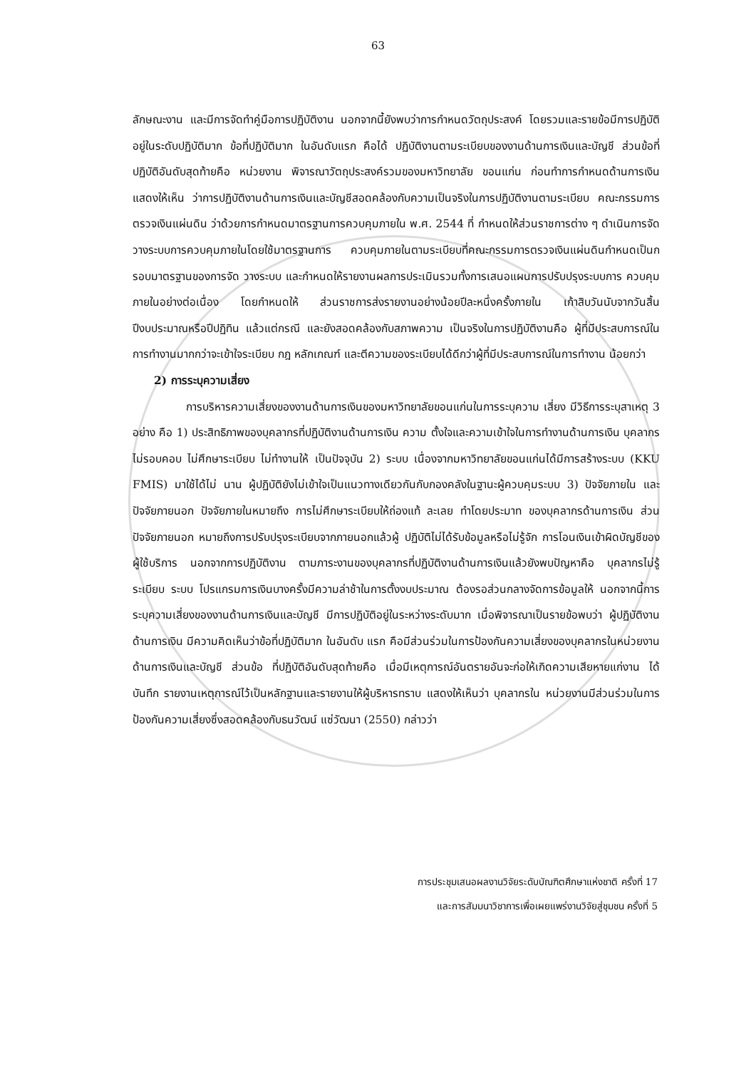63
ลักษณะงาน และมีการจัดทำคู่มือการปฏิบัติงาน นอกจากนี้ยังพบว่าการกำหนดวัตถุประสงค์ โดยรวมและรายข้อมีการปฏิบัติอยู่ในระดับปฏิบัติมาก ข้อที่ปฏิบัติมาก ในอันดับแรก คือได้ ปฏิบัติงานตามระเบียบของงานด้านการเงินและบัญชี ส่วนข้อที่ปฏิบัติอันดับสุดท้ายคือ หน่วยงาน พิจารณาวัตถุประสงค์รวมของมหาวิทยาลัย ขอนแก่น ก่อนทำการกำหนดด้านการเงิน แสดงให้เห็น ว่าการปฏิบัติงานด้านการเงินและบัญชีสอดคล้องกับความเป็นจริงในการปฏิบัติงานตามระเบียบ คณะกรรมการตรวจเงินแผ่นดิน ว่าด้วยการกำหนดมาตรฐานการควบคุมภายใน พ.ศ. 2544 ที่ กำหนดให้ส่วนราชการต่าง ๆ ดำเนินการจัดวางระบบการควบคุมภายในโดยใช้มาตรฐานการ ควบคุมภายในตามระเบียบที่คณะกรรมการตรวจเงินแผ่นดินกำหนดเป็นกรอบมาตรฐานของการจัด วางระบบ และกำหนดให้รายงานผลการประเมินรวมทั้งการเสนอแผนการปรับปรุงระบบการ ควบคุมภายในอย่างต่อเนื่อง โดยกำหนดให้ ส่วนราชการส่งรายงานอย่างน้อยปีละหนึ่งครั้งภายใน เก้าสิบวันนับจากวันสิ้นปีงบประมาณหรือปีปฏิทิน แล้วแต่กรณี และยังสอดคล้องกับสภาพความ เป็นจริงในการปฏิบัติงานคือ ผู้ที่มีประสบการณ์ในการทำงานมากกว่าจะเข้าใจระเบียบ กฎ หลักเกณฑ์ และตีความของระเบียบได้ดีกว่าผู้ที่มีประสบการณ์ในการทำงาน น้อยกว่า
2) การระบุความเสี่ยง
การบริหารความเสี่ยงของงานด้านการเงินของมหาวิทยาลัยขอนแก่นในการระบุความ เสี่ยง มีวิธีการระบุสาเหตุ 3 อย่าง คือ 1) ประสิทธิภาพของบุคลากรที่ปฏิบัติงานด้านการเงิน ความ ตั้งใจและความเข้าใจในการทำงานด้านการเงิน บุคลากรไม่รอบคอบ ไม่ศึกษาระเบียบ ไม่ทำงานให้ เป็นปัจจุบัน 2) ระบบ เนื่องจากมหาวิทยาลัยขอนแก่นได้มีการสร้างระบบ (KKU FMIS) มาใช้ได้ไม่ นาน ผู้ปฏิบัติยังไม่เข้าใจเป็นแนวทางเดียวกันกับกองคลังในฐานะผู้ควบคุมระบบ 3) ปัจจัยภายใน และปัจจัยภายนอก ปัจจัยภายในหมายถึง การไม่ศึกษาระเบียบให้ถ่องแท้ ละเลย ทำโดยประมาท ของบุคลากรด้านการเงิน ส่วนปัจจัยภายนอก หมายถึงการปรับปรุงระเบียบจากภายนอกแล้วผู้ ปฏิบัติไม่ได้รับข้อมูลหรือไม่รู้จัก การโอนเงินเข้าผิดบัญชีของผู้ใช้บริการ นอกจากการปฏิบัติงาน ตามภาระงานของบุคลากรที่ปฏิบัติงานด้านการเงินแล้วยังพบปัญหาคือ บุคลากรไม่รู้ระเบียบ ระบบ โปรแกรมการเงินบางครั้งมีความล่าช้าในการตั้งงบประมาณ ต้องรอส่วนกลางจัดการข้อมูลให้ นอกจากนี้การระบุความเสี่ยงของงานด้านการเงินและบัญชี มีการปฏิบัติอยู่ในระหว่างระดับมาก เมื่อพิจารณาเป็นรายข้อพบว่า ผู้ปฏิบัติงานด้านการเงิน มีความคิดเห็นว่าข้อที่ปฏิบัติมาก ในอันดับ แรก คือมีส่วนร่วมในการป้องกันความเสี่ยงของบุคลากรในหน่วยงานด้านการเงินและบัญชี ส่วนข้อ ที่ปฏิบัติอันดับสุดท้ายคือ เมื่อมีเหตุการณ์อันตรายอันจะก่อให้เกิดความเสียหายแก่งาน ได้บันทึก รายงานเหตุการณ์ไว้เป็นหลักฐานและรายงานให้ผู้บริหารทราบ แสดงให้เห็นว่า บุคลากรใน หน่วยงานมีส่วนร่วมในการป้องกันความเสี่ยงซึ่งสอดคล้องกับธนวัฒน์ แซ่วัฒนา (2550) กล่าวว่า
การประชุมเสนอผลงานวิจัยระดับบัณฑิตศึกษาแห่งชาติ ครั้งที่ 17
และการสัมมนาวิชาการเพื่อเผยแพร่งานวิจัยสู่ชุมชน ครั้งที่ 5